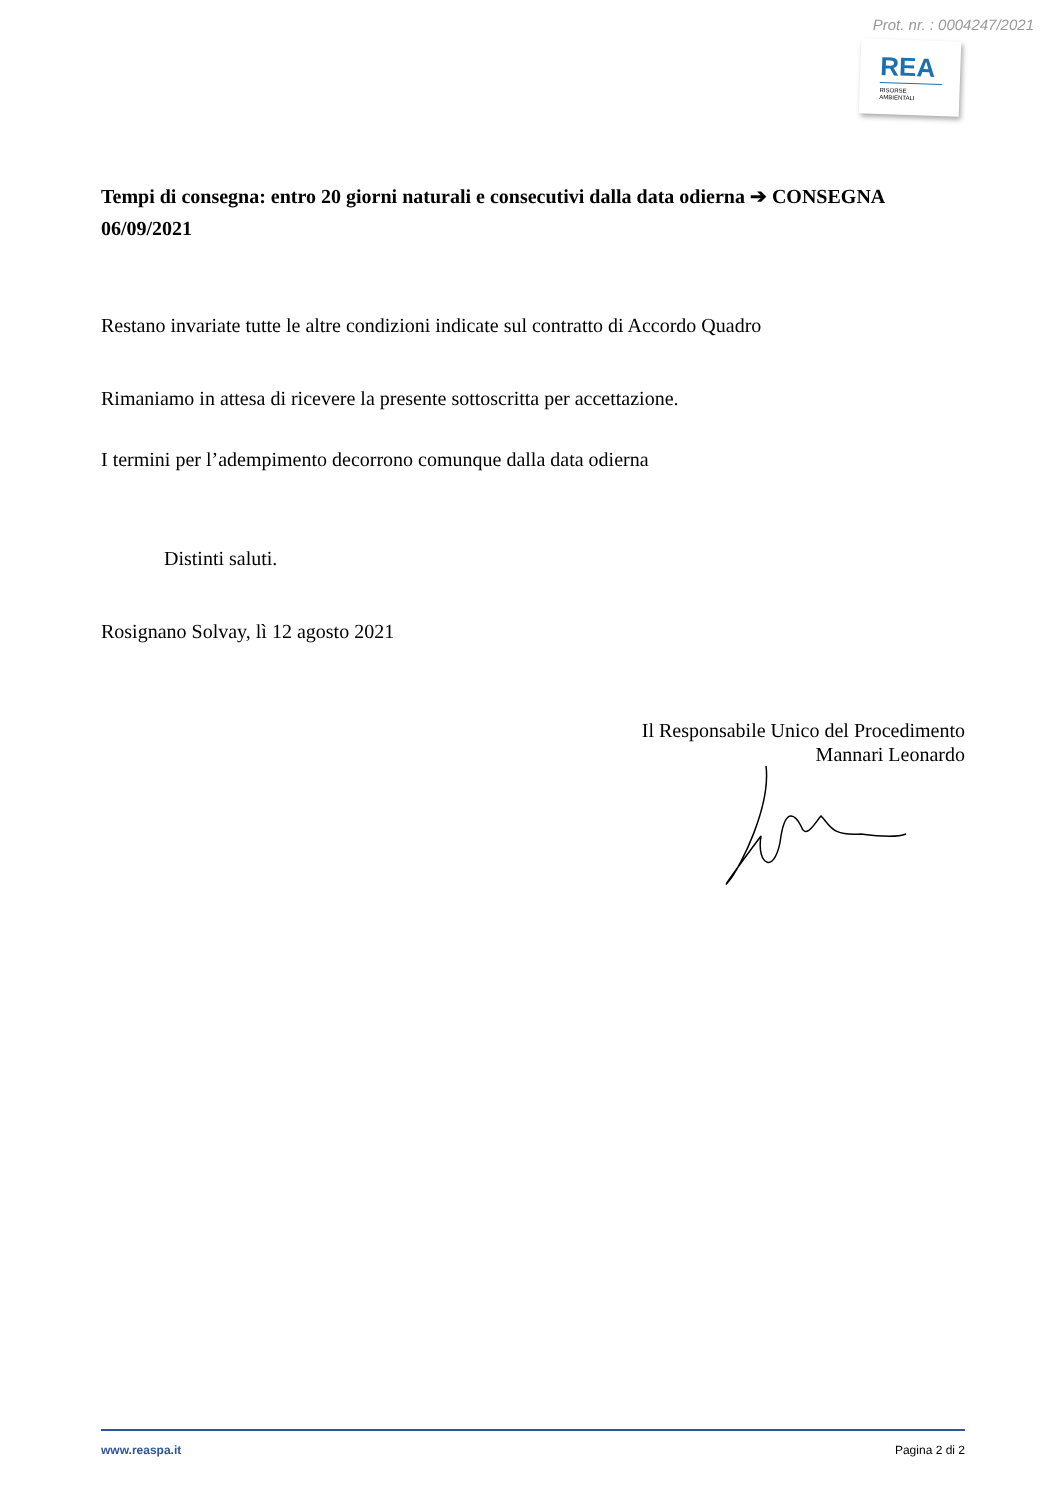Prot. nr. : 0004247/2021
REA
RISORSE
AMBIENTALI
Tempi di consegna: entro 20 giorni naturali e consecutivi dalla data odierna ➔ CONSEGNA 06/09/2021
Restano invariate tutte le altre condizioni indicate sul contratto di Accordo Quadro
Rimaniamo in attesa di ricevere la presente sottoscritta per accettazione.
I termini per l’adempimento decorrono comunque dalla data odierna
Distinti saluti.
Rosignano Solvay, lì 12 agosto 2021
Il Responsabile Unico del Procedimento
Mannari Leonardo
www.reaspa.it Pagina 2 di 2